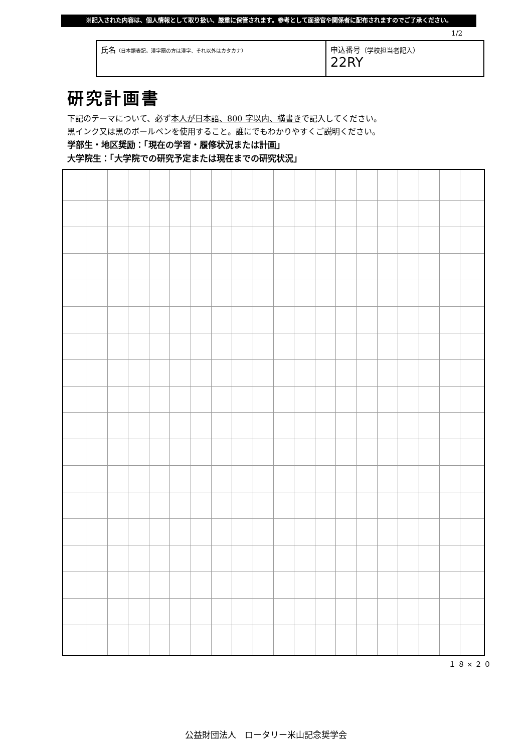※記入された内容は、個人情報として取り扱い、厳重に保管されます。参考として面接官や関係者に配布されますのでご了承ください。
1/2
| 氏名 （日本語表記。漢字圏の方は漢字、それ以外はカタカナ） | 申込番号 （学校担当者記入） 22RY |
研究計画書
下記のテーマについて、必ず本人が日本語、800 字以内、横書きで記入してください。
黒インク又は黒のボールペンを使用すること。誰にでもわかりやすくご説明ください。
学部生・地区奨励：「現在の学習・履修状況または計画」
大学院生：「大学院での研究予定または現在までの研究状況」
１８×２０
公益財団法人　ロータリー米山記念奨学会